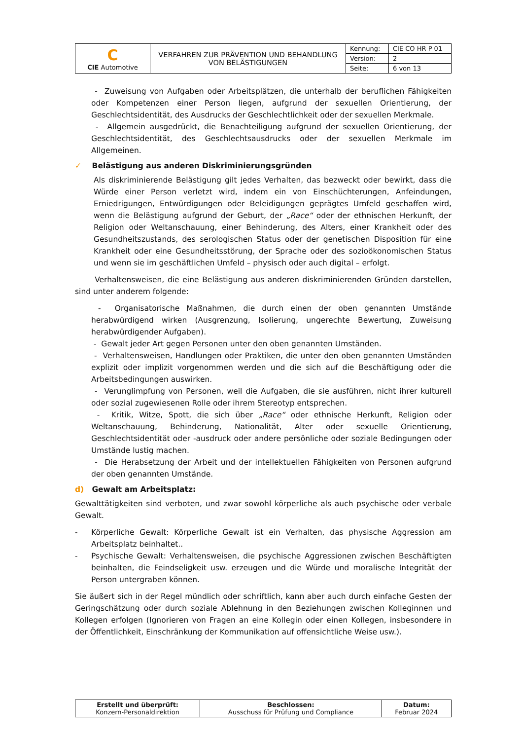| C CIE Automotive | VERFAHREN ZUR PRÄVENTION UND BEHANDLUNG VON BELÄSTIGUNGEN | Kennung: | CIE CO HR P 01 |
| | | Version: | 2 |
| | | Seite: | 6 von 13 |
- Zuweisung von Aufgaben oder Arbeitsplätzen, die unterhalb der beruflichen Fähigkeiten oder Kompetenzen einer Person liegen, aufgrund der sexuellen Orientierung, der Geschlechtsidentität, des Ausdrucks der Geschlechtlichkeit oder der sexuellen Merkmale.
- Allgemein ausgedrückt, die Benachteiligung aufgrund der sexuellen Orientierung, der Geschlechtsidentität, des Geschlechtsausdrucks oder der sexuellen Merkmale im Allgemeinen.
✓ Belästigung aus anderen Diskriminierungsgründen
Als diskriminierende Belästigung gilt jedes Verhalten, das bezweckt oder bewirkt, dass die Würde einer Person verletzt wird, indem ein von Einschüchterungen, Anfeindungen, Erniedrigungen, Entwürdigungen oder Beleidigungen geprägtes Umfeld geschaffen wird, wenn die Belästigung aufgrund der Geburt, der „Race“ oder der ethnischen Herkunft, der Religion oder Weltanschauung, einer Behinderung, des Alters, einer Krankheit oder des Gesundheitszustands, des serologischen Status oder der genetischen Disposition für eine Krankheit oder eine Gesundheitsstörung, der Sprache oder des sozioökonomischen Status und wenn sie im geschäftlichen Umfeld – physisch oder auch digital – erfolgt.
Verhaltensweisen, die eine Belästigung aus anderen diskriminierenden Gründen darstellen, sind unter anderem folgende:
- Organisatorische Maßnahmen, die durch einen der oben genannten Umstände herabwürdigend wirken (Ausgrenzung, Isolierung, ungerechte Bewertung, Zuweisung herabwürdigender Aufgaben).
- Gewalt jeder Art gegen Personen unter den oben genannten Umständen.
- Verhaltensweisen, Handlungen oder Praktiken, die unter den oben genannten Umständen explizit oder implizit vorgenommen werden und die sich auf die Beschäftigung oder die Arbeitsbedingungen auswirken.
- Verunglimpfung von Personen, weil die Aufgaben, die sie ausführen, nicht ihrer kulturell oder sozial zugewiesenen Rolle oder ihrem Stereotyp entsprechen.
- Kritik, Witze, Spott, die sich über „Race“ oder ethnische Herkunft, Religion oder Weltanschauung, Behinderung, Nationalität, Alter oder sexuelle Orientierung, Geschlechtsidentität oder -ausdruck oder andere persönliche oder soziale Bedingungen oder Umstände lustig machen.
- Die Herabsetzung der Arbeit und der intellektuellen Fähigkeiten von Personen aufgrund der oben genannten Umstände.
d) Gewalt am Arbeitsplatz:
Gewalttätigkeiten sind verboten, und zwar sowohl körperliche als auch psychische oder verbale Gewalt.
- Körperliche Gewalt: Körperliche Gewalt ist ein Verhalten, das physische Aggression am Arbeitsplatz beinhaltet..
- Psychische Gewalt: Verhaltensweisen, die psychische Aggressionen zwischen Beschäftigten beinhalten, die Feindseligkeit usw. erzeugen und die Würde und moralische Integrität der Person untergraben können.
Sie äußert sich in der Regel mündlich oder schriftlich, kann aber auch durch einfache Gesten der Geringschätzung oder durch soziale Ablehnung in den Beziehungen zwischen Kolleginnen und Kollegen erfolgen (Ignorieren von Fragen an eine Kollegin oder einen Kollegen, insbesondere in der Öffentlichkeit, Einschränkung der Kommunikation auf offensichtliche Weise usw.).
| Erstellt und überprüft: Konzern-Personaldirektion | Beschlossen: Ausschuss für Prüfung und Compliance | Datum: Februar 2024 |